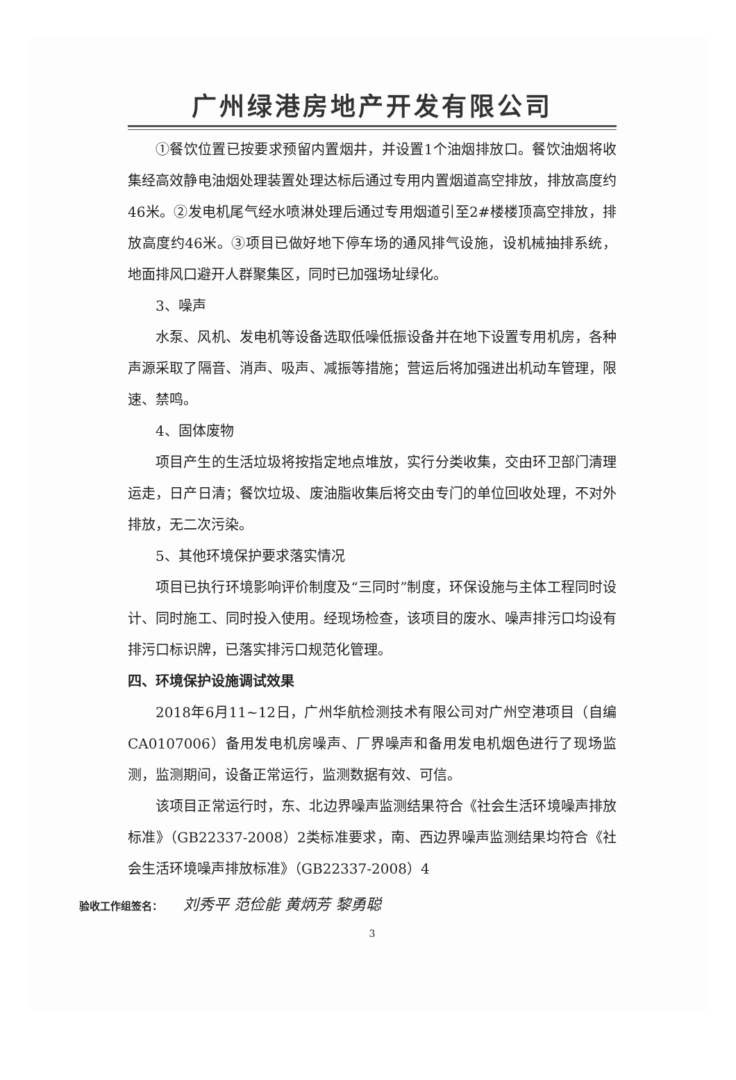广州绿港房地产开发有限公司
①餐饮位置已按要求预留内置烟井，并设置1个油烟排放口。餐饮油烟将收集经高效静电油烟处理装置处理达标后通过专用内置烟道高空排放，排放高度约46米。②发电机尾气经水喷淋处理后通过专用烟道引至2#楼楼顶高空排放，排放高度约46米。③项目已做好地下停车场的通风排气设施，设机械抽排系统，地面排风口避开人群聚集区，同时已加强场址绿化。
3、噪声
水泵、风机、发电机等设备选取低噪低振设备并在地下设置专用机房，各种声源采取了隔音、消声、吸声、减振等措施；营运后将加强进出机动车管理，限速、禁鸣。
4、固体废物
项目产生的生活垃圾将按指定地点堆放，实行分类收集，交由环卫部门清理运走，日产日清；餐饮垃圾、废油脂收集后将交由专门的单位回收处理，不对外排放，无二次污染。
5、其他环境保护要求落实情况
项目已执行环境影响评价制度及“三同时”制度，环保设施与主体工程同时设计、同时施工、同时投入使用。经现场检查，该项目的废水、噪声排污口均设有排污口标识牌，已落实排污口规范化管理。
四、环境保护设施调试效果
2018年6月11~12日，广州华航检测技术有限公司对广州空港项目（自编CA0107006）备用发电机房噪声、厂界噪声和备用发电机烟色进行了现场监测，监测期间，设备正常运行，监测数据有效、可信。
该项目正常运行时，东、北边界噪声监测结果符合《社会生活环境噪声排放标准》（GB22337-2008）2类标准要求，南、西边界噪声监测结果均符合《社会生活环境噪声排放标准》（GB22337-2008）4
验收工作组签名： 刘秀平 范俭能 黄炳芳 黎勇聪
3